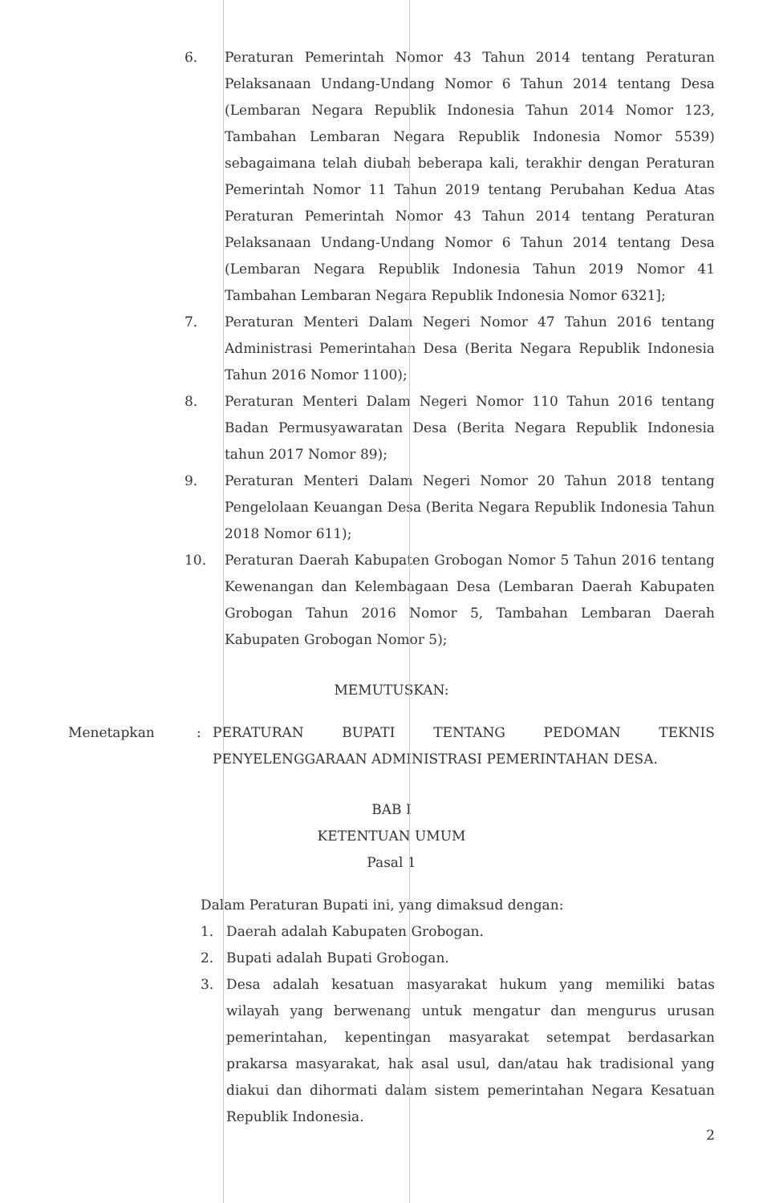6. Peraturan Pemerintah Nomor 43 Tahun 2014 tentang Peraturan Pelaksanaan Undang-Undang Nomor 6 Tahun 2014 tentang Desa (Lembaran Negara Republik Indonesia Tahun 2014 Nomor 123, Tambahan Lembaran Negara Republik Indonesia Nomor 5539) sebagaimana telah diubah beberapa kali, terakhir dengan Peraturan Pemerintah Nomor 11 Tahun 2019 tentang Perubahan Kedua Atas Peraturan Pemerintah Nomor 43 Tahun 2014 tentang Peraturan Pelaksanaan Undang-Undang Nomor 6 Tahun 2014 tentang Desa (Lembaran Negara Republik Indonesia Tahun 2019 Nomor 41 Tambahan Lembaran Negara Republik Indonesia Nomor 6321];
7. Peraturan Menteri Dalam Negeri Nomor 47 Tahun 2016 tentang Administrasi Pemerintahan Desa (Berita Negara Republik Indonesia Tahun 2016 Nomor 1100);
8. Peraturan Menteri Dalam Negeri Nomor 110 Tahun 2016 tentang Badan Permusyawaratan Desa (Berita Negara Republik Indonesia tahun 2017 Nomor 89);
9. Peraturan Menteri Dalam Negeri Nomor 20 Tahun 2018 tentang Pengelolaan Keuangan Desa (Berita Negara Republik Indonesia Tahun 2018 Nomor 611);
10. Peraturan Daerah Kabupaten Grobogan Nomor 5 Tahun 2016 tentang Kewenangan dan Kelembagaan Desa (Lembaran Daerah Kabupaten Grobogan Tahun 2016 Nomor 5, Tambahan Lembaran Daerah Kabupaten Grobogan Nomor 5);
MEMUTUSKAN:
Menetapkan : PERATURAN BUPATI TENTANG PEDOMAN TEKNIS PENYELENGGARAAN ADMINISTRASI PEMERINTAHAN DESA.
BAB I
KETENTUAN UMUM
Pasal 1
Dalam Peraturan Bupati ini, yang dimaksud dengan:
1. Daerah adalah Kabupaten Grobogan.
2. Bupati adalah Bupati Grobogan.
3. Desa adalah kesatuan masyarakat hukum yang memiliki batas wilayah yang berwenang untuk mengatur dan mengurus urusan pemerintahan, kepentingan masyarakat setempat berdasarkan prakarsa masyarakat, hak asal usul, dan/atau hak tradisional yang diakui dan dihormati dalam sistem pemerintahan Negara Kesatuan Republik Indonesia.
2